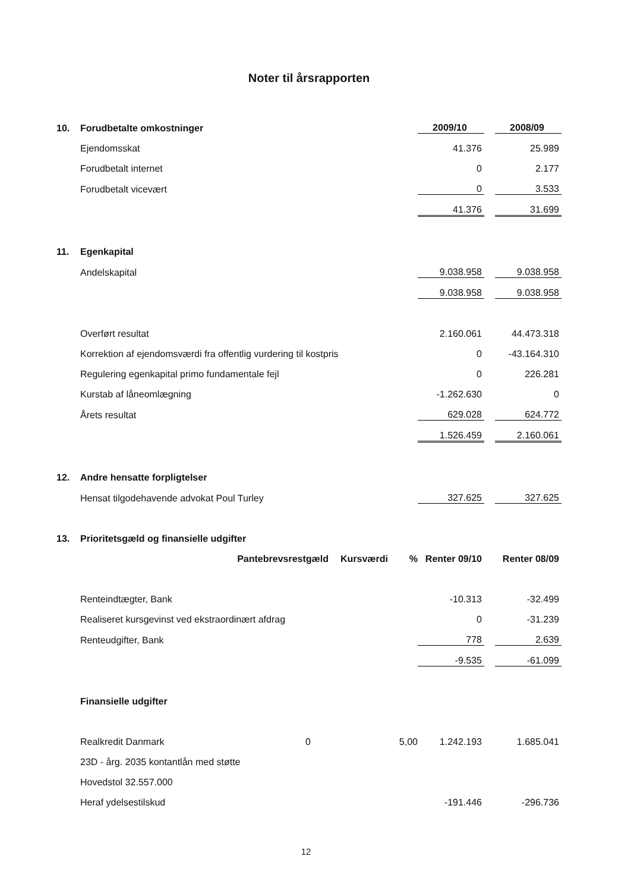Noter til årsrapporten
| 10. | Forudbetalte omkostninger | | | 2009/10 | | 2008/09 |
| | Ejendomsskat | | | 41.376 | | 25.989 |
| | Forudbetalt internet | | | 0 | | 2.177 |
| | Forudbetalt vicevært | | | 0 | | 3.533 |
| | | | | 41.376 | | 31.699 |
| 11. | Egenkapital | | | | | |
| | Andelskapital | | | 9.038.958 | | 9.038.958 |
| | | | | 9.038.958 | | 9.038.958 |
| | Overført resultat | | | 2.160.061 | | 44.473.318 |
| | Korrektion af ejendomsværdi fra offentlig vurdering til kostpris | | | 0 | | -43.164.310 |
| | Regulering egenkapital primo fundamentale fejl | | | 0 | | 226.281 |
| | Kurstab af låneomlægning | | | -1.262.630 | | 0 |
| | Årets resultat | | | 629.028 | | 624.772 |
| | | | | 1.526.459 | | 2.160.061 |
| 12. | Andre hensatte forpligtelser | | | | | |
| | Hensat tilgodehavende advokat Poul Turley | | | 327.625 | | 327.625 |
| 13. | Prioritetsgæld og finansielle udgifter | | | | | |
| | Pantebrevsrestgæld | Kursværdi | % | Renter 09/10 | | Renter 08/09 |
| | Renteindtægter, Bank | | | -10.313 | | -32.499 |
| | Realiseret kursgevinst ved ekstraordinært afdrag | | | 0 | | -31.239 |
| | Renteudgifter, Bank | | | 778 | | 2.639 |
| | | | | -9.535 | | -61.099 |
| | Finansielle udgifter | | | | | |
| | Realkredit Danmark 0 | | 5,00 | 1.242.193 | | 1.685.041 |
| | 23D - årg. 2035 kontantlån med støtte | | | | | |
| | Hovedstol 32.557.000 | | | | | |
| | Heraf ydelsestilskud | | | -191.446 | | -296.736 |
12